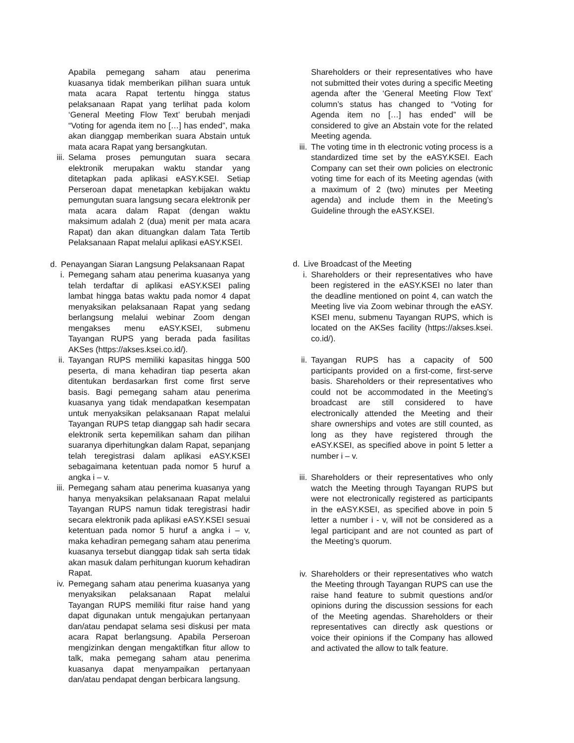Apabila pemegang saham atau penerima kuasanya tidak memberikan pilihan suara untuk mata acara Rapat tertentu hingga status pelaksanaan Rapat yang terlihat pada kolom ‘General Meeting Flow Text’ berubah menjadi “Voting for agenda item no […] has ended”, maka akan dianggap memberikan suara Abstain untuk mata acara Rapat yang bersangkutan.
iii. Selama proses pemungutan suara secara elektronik merupakan waktu standar yang ditetapkan pada aplikasi eASY.KSEI. Setiap Perseroan dapat menetapkan kebijakan waktu pemungutan suara langsung secara elektronik per mata acara dalam Rapat (dengan waktu maksimum adalah 2 (dua) menit per mata acara Rapat) dan akan dituangkan dalam Tata Tertib Pelaksanaan Rapat melalui aplikasi eASY.KSEI.
d. Penayangan Siaran Langsung Pelaksanaan Rapat
i. Pemegang saham atau penerima kuasanya yang telah terdaftar di aplikasi eASY.KSEI paling lambat hingga batas waktu pada nomor 4 dapat menyaksikan pelaksanaan Rapat yang sedang berlangsung melalui webinar Zoom dengan mengakses menu eASY.KSEI, submenu Tayangan RUPS yang berada pada fasilitas AKSes (https://akses.ksei.co.id/).
ii. Tayangan RUPS memiliki kapasitas hingga 500 peserta, di mana kehadiran tiap peserta akan ditentukan berdasarkan first come first serve basis. Bagi pemegang saham atau penerima kuasanya yang tidak mendapatkan kesempatan untuk menyaksikan pelaksanaan Rapat melalui Tayangan RUPS tetap dianggap sah hadir secara elektronik serta kepemilikan saham dan pilihan suaranya diperhitungkan dalam Rapat, sepanjang telah teregistrasi dalam aplikasi eASY.KSEI sebagaimana ketentuan pada nomor 5 huruf a angka i – v.
iii. Pemegang saham atau penerima kuasanya yang hanya menyaksikan pelaksanaan Rapat melalui Tayangan RUPS namun tidak teregistrasi hadir secara elektronik pada aplikasi eASY.KSEI sesuai ketentuan pada nomor 5 huruf a angka i – v, maka kehadiran pemegang saham atau penerima kuasanya tersebut dianggap tidak sah serta tidak akan masuk dalam perhitungan kuorum kehadiran Rapat.
iv. Pemegang saham atau penerima kuasanya yang menyaksikan pelaksanaan Rapat melalui Tayangan RUPS memiliki fitur raise hand yang dapat digunakan untuk mengajukan pertanyaan dan/atau pendapat selama sesi diskusi per mata acara Rapat berlangsung. Apabila Perseroan mengizinkan dengan mengaktifkan fitur allow to talk, maka pemegang saham atau penerima kuasanya dapat menyampaikan pertanyaan dan/atau pendapat dengan berbicara langsung.
Shareholders or their representatives who have not submitted their votes during a specific Meeting agenda after the ‘General Meeting Flow Text’ column’s status has changed to “Voting for Agenda item no […] has ended” will be considered to give an Abstain vote for the related Meeting agenda.
iii. The voting time in th electronic voting process is a standardized time set by the eASY.KSEI. Each Company can set their own policies on electronic voting time for each of its Meeting agendas (with a maximum of 2 (two) minutes per Meeting agenda) and include them in the Meeting’s Guideline through the eASY.KSEI.
d. Live Broadcast of the Meeting
i. Shareholders or their representatives who have been registered in the eASY.KSEI no later than the deadline mentioned on point 4, can watch the Meeting live via Zoom webinar through the eASY. KSEI menu, submenu Tayangan RUPS, which is located on the AKSes facility (https://akses.ksei. co.id/).
ii. Tayangan RUPS has a capacity of 500 participants provided on a first-come, first-serve basis. Shareholders or their representatives who could not be accommodated in the Meeting’s broadcast are still considered to have electronically attended the Meeting and their share ownerships and votes are still counted, as long as they have registered through the eASY.KSEI, as specified above in point 5 letter a number i – v.
iii. Shareholders or their representatives who only watch the Meeting through Tayangan RUPS but were not electronically registered as participants in the eASY.KSEI, as specified above in poin 5 letter a number i - v, will not be considered as a legal participant and are not counted as part of the Meeting’s quorum.
iv. Shareholders or their representatives who watch the Meeting through Tayangan RUPS can use the raise hand feature to submit questions and/or opinions during the discussion sessions for each of the Meeting agendas. Shareholders or their representatives can directly ask questions or voice their opinions if the Company has allowed and activated the allow to talk feature.